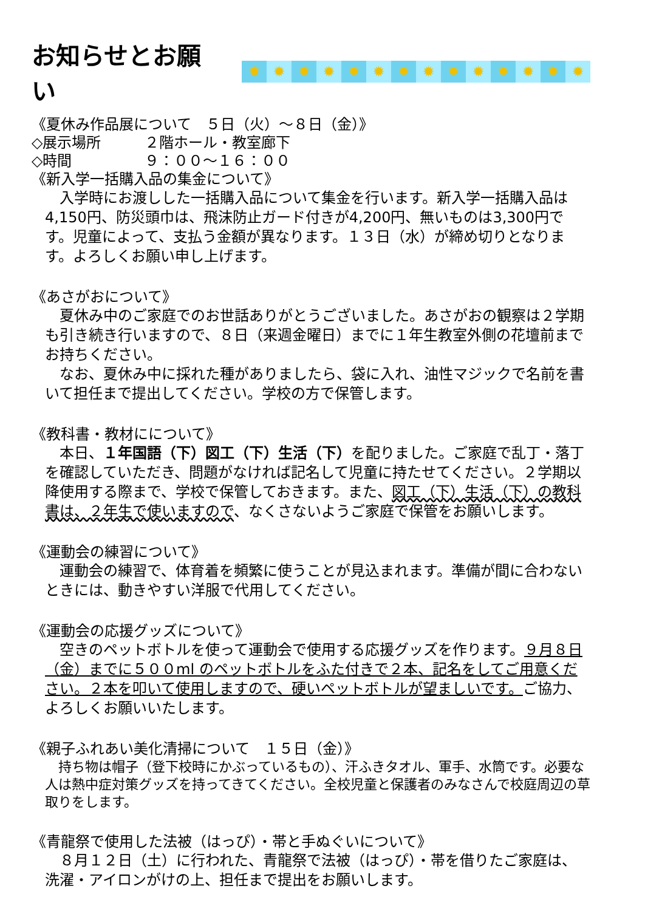お知らせとお願い
✹ ✹ ✹ ✹ ✹ ✹ ✹ ✹ ✹ ✹ ✹ ✹ ✹ ✹
《夏休み作品展について　５日（火）～８日（金）》
◇展示場所　　　２階ホール・教室廊下
◇時間　　　　　９：００～１６：００
《新入学一括購入品の集金について》
　入学時にお渡しした一括購入品について集金を行います。新入学一括購入品は4,150円、防災頭巾は、飛沫防止ガード付きが4,200円、無いものは3,300円です。児童によって、支払う金額が異なります。１３日（水）が締め切りとなります。よろしくお願い申し上げます。
《あさがおについて》
　夏休み中のご家庭でのお世話ありがとうございました。あさがおの観察は２学期も引き続き行いますので、８日（来週金曜日）までに１年生教室外側の花壇前までお持ちください。
　なお、夏休み中に採れた種がありましたら、袋に入れ、油性マジックで名前を書いて担任まで提出してください。学校の方で保管します。
《教科書・教材にについて》
　本日、１年国語（下）図工（下）生活（下）を配りました。ご家庭で乱丁・落丁を確認していただき、問題がなければ記名して児童に持たせてください。２学期以降使用する際まで、学校で保管しておきます。また、図工（下）生活（下）の教科書は、２年生で使いますので、なくさないようご家庭で保管をお願いします。
《運動会の練習について》
　運動会の練習で、体育着を頻繁に使うことが見込まれます。準備が間に合わないときには、動きやすい洋服で代用してください。
《運動会の応援グッズについて》
　空きのペットボトルを使って運動会で使用する応援グッズを作ります。９月８日（金）までに５００ml のペットボトルをふた付きで２本、記名をしてご用意ください。２本を叩いて使用しますので、硬いペットボトルが望ましいです。ご協力、よろしくお願いいたします。
《親子ふれあい美化清掃について　１５日（金）》
　持ち物は帽子（登下校時にかぶっているもの）、汗ふきタオル、軍手、水筒です。必要な人は熱中症対策グッズを持ってきてください。全校児童と保護者のみなさんで校庭周辺の草取りをします。
《青龍祭で使用した法被（はっぴ）・帯と手ぬぐいについて》
　８月１２日（土）に行われた、青龍祭で法被（はっぴ）・帯を借りたご家庭は、洗濯・アイロンがけの上、担任まで提出をお願いします。